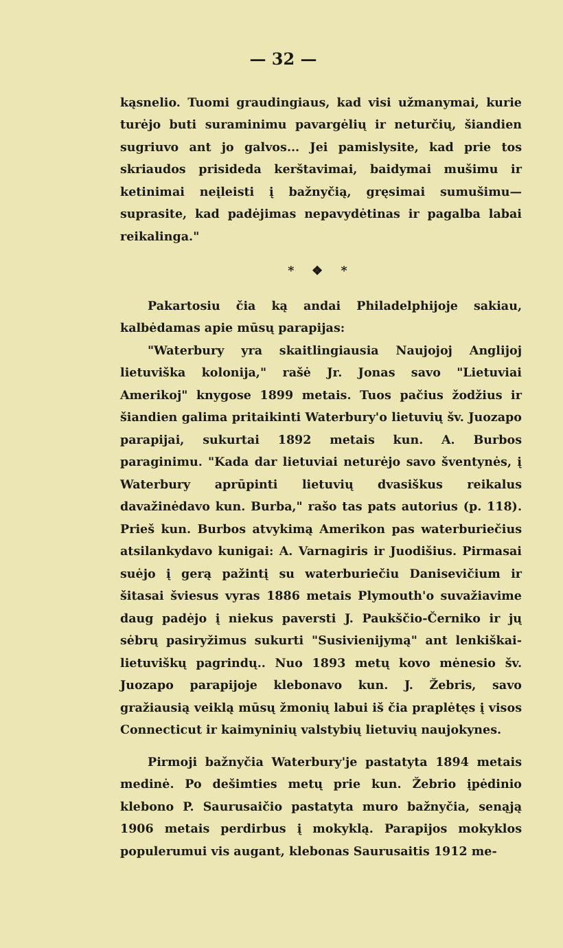— 32 —
kąsnelio. Tuomi graudingiaus, kad visi užmanymai, kurie turėjo buti suraminimu pavargėlių ir neturčių, šiandien sugriuvo ant jo galvos... Jei pamislysite, kad prie tos skriaudos prisideda kerštavimai, baidymai mušimu ir ketinimai neįleisti į bažnyčią, gręsimai sumušimu—suprasite, kad padėjimas nepavydėtinas ir pagalba labai reikalinga."
* ❖ *
Pakartosiu čia ką andai Philadelphijoje sakiau, kalbėdamas apie mūsų parapijas:
"Waterbury yra skaitlingiausia Naujojoj Anglijoj lietuviška kolonija," rašė Jr. Jonas savo "Lietuviai Amerikoj" knygose 1899 metais. Tuos pačius žodžius ir šiandien galima pritaikinti Waterbury'o lietuvių šv. Juozapo parapijai, sukurtai 1892 metais kun. A. Burbos paraginimu. "Kada dar lietuviai neturėjo savo šventynės, į Waterbury aprūpinti lietuvių dvasiškus reikalus davažinėdavo kun. Burba," rašo tas pats autorius (p. 118). Prieš kun. Burbos atvykimą Amerikon pas waterburiečius atsilankydavo kunigai: A. Varnagiris ir Juodišius. Pirmasai suėjo į gerą pažintį su waterburiečiu Danisevičium ir šitasai šviesus vyras 1886 metais Plymouth'o suvažiavime daug padėjo į niekus paversti J. Paukščio-Černiko ir jų sėbrų pasiryžimus sukurti "Susivienijymą" ant lenkiškai-lietuviškų pagrindų.. Nuo 1893 metų kovo mėnesio šv. Juozapo parapijoje klebonavo kun. J. Žebris, savo gražiausią veiklą mūsų žmonių labui iš čia praplėtęs į visos Connecticut ir kaimyninių valstybių lietuvių naujokynes.
Pirmoji bažnyčia Waterbury'je pastatyta 1894 metais medinė. Po dešimties metų prie kun. Žebrio įpėdinio klebono P. Saurusaičio pastatyta muro bažnyčia, senąją 1906 metais perdirbus į mokyklą. Parapijos mokyklos populerumui vis augant, klebonas Saurusaitis 1912 me-